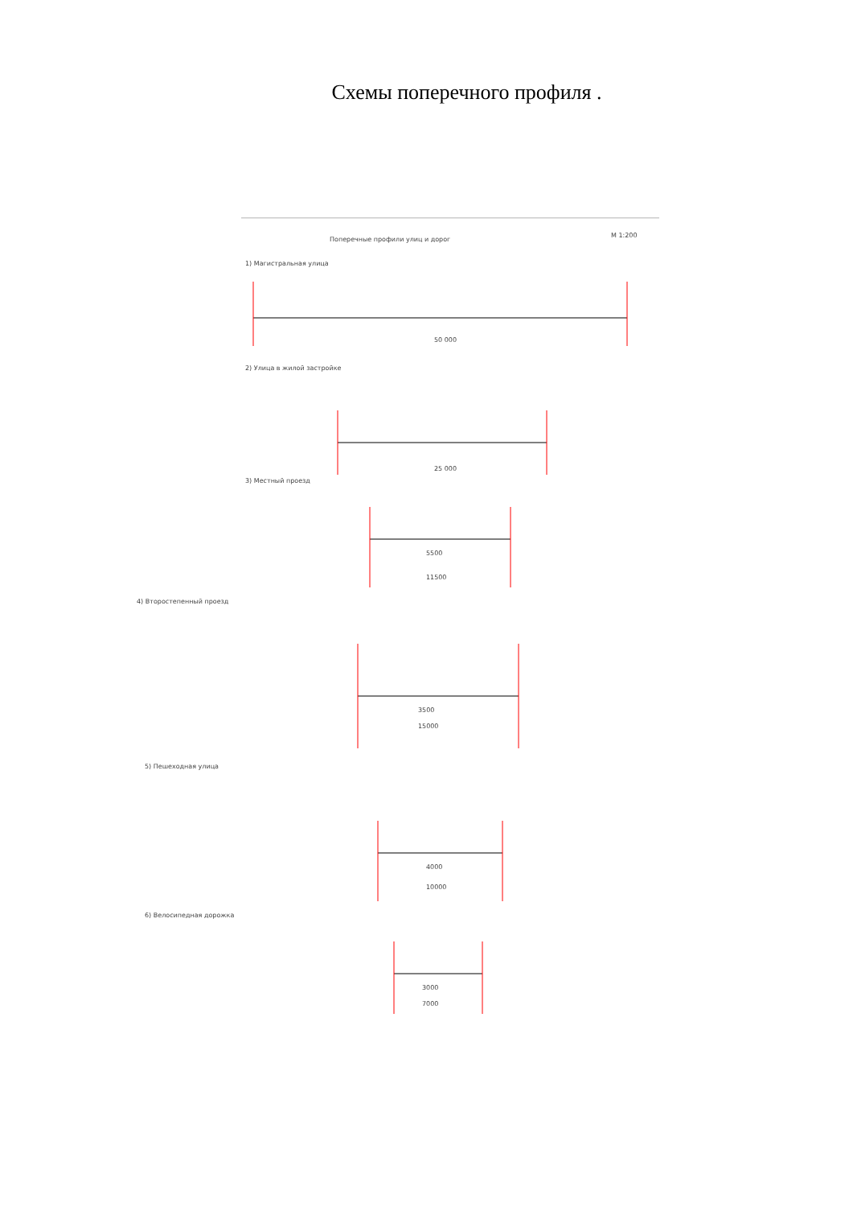Схемы поперечного профиля .
Поперечные профили улиц и дорог
М 1:200
1) Магистральная улица
50 000
2) Улица в жилой застройке
25 000
3) Местный проезд
5500
11500
4) Второстепенный проезд
3500
15000
5) Пешеходная улица
4000
10000
6) Велосипедная дорожка
3000
7000